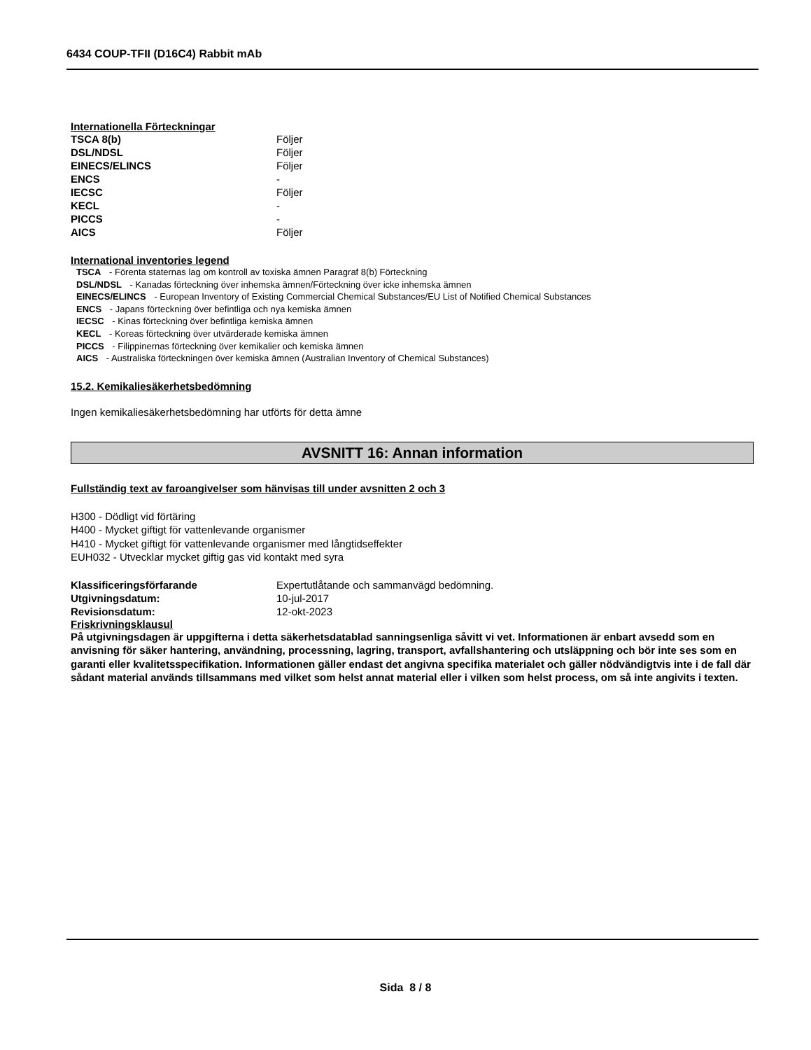6434 COUP-TFII (D16C4) Rabbit mAb
Internationella Förteckningar
| TSCA 8(b) | Följer |
| DSL/NDSL | Följer |
| EINECS/ELINCS | Följer |
| ENCS | - |
| IECSC | Följer |
| KECL | - |
| PICCS | - |
| AICS | Följer |
International inventories legend
TSCA - Förenta staternas lag om kontroll av toxiska ämnen Paragraf 8(b) Förteckning
DSL/NDSL - Kanadas förteckning över inhemska ämnen/Förteckning över icke inhemska ämnen
EINECS/ELINCS - European Inventory of Existing Commercial Chemical Substances/EU List of Notified Chemical Substances
ENCS - Japans förteckning över befintliga och nya kemiska ämnen
IECSC - Kinas förteckning över befintliga kemiska ämnen
KECL - Koreas förteckning över utvärderade kemiska ämnen
PICCS - Filippinernas förteckning över kemikalier och kemiska ämnen
AICS - Australiska förteckningen över kemiska ämnen (Australian Inventory of Chemical Substances)
15.2. Kemikaliesäkerhetsbedömning
Ingen kemikaliesäkerhetsbedömning har utförts för detta ämne
AVSNITT 16: Annan information
Fullständig text av faroangivelser som hänvisas till under avsnitten 2 och 3
H300 - Dödligt vid förtäring
H400 - Mycket giftigt för vattenlevande organismer
H410 - Mycket giftigt för vattenlevande organismer med långtidseffekter
EUH032 - Utvecklar mycket giftig gas vid kontakt med syra
| Klassificeringsförfarande | Expertutlåtande och sammanvägd bedömning. |
| Utgivningsdatum: | 10-jul-2017 |
| Revisionsdatum: | 12-okt-2023 |
Friskrivningsklausul
På utgivningsdagen är uppgifterna i detta säkerhetsdatablad sanningsenliga såvitt vi vet. Informationen är enbart avsedd som en anvisning för säker hantering, användning, processning, lagring, transport, avfallshantering och utsläppning och bör inte ses som en garanti eller kvalitetsspecifikation. Informationen gäller endast det angivna specifika materialet och gäller nödvändigtvis inte i de fall där sådant material används tillsammans med vilket som helst annat material eller i vilken som helst process, om så inte angivits i texten.
Sida 8 / 8